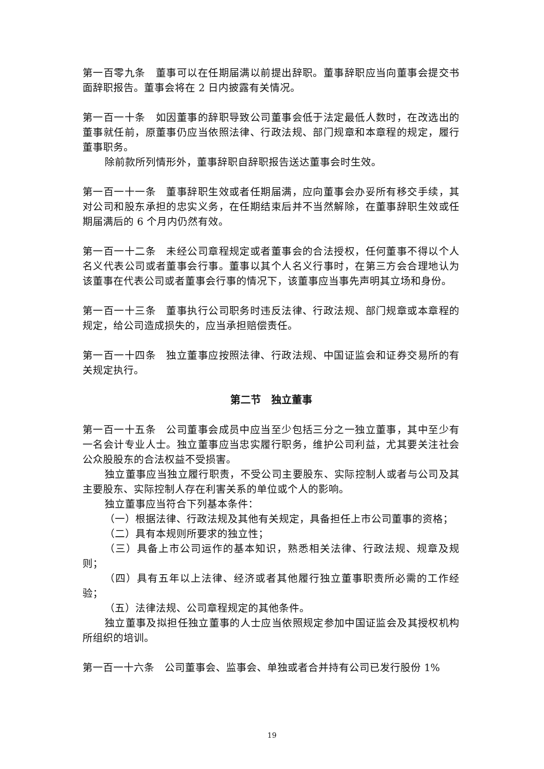第一百零九条　董事可以在任期届满以前提出辞职。董事辞职应当向董事会提交书面辞职报告。董事会将在 2 日内披露有关情况。
第一百一十条　如因董事的辞职导致公司董事会低于法定最低人数时，在改选出的董事就任前，原董事仍应当依照法律、行政法规、部门规章和本章程的规定，履行董事职务。
除前款所列情形外，董事辞职自辞职报告送达董事会时生效。
第一百一十一条　董事辞职生效或者任期届满，应向董事会办妥所有移交手续，其对公司和股东承担的忠实义务，在任期结束后并不当然解除，在董事辞职生效或任期届满后的 6 个月内仍然有效。
第一百一十二条　未经公司章程规定或者董事会的合法授权，任何董事不得以个人名义代表公司或者董事会行事。董事以其个人名义行事时，在第三方会合理地认为该董事在代表公司或者董事会行事的情况下，该董事应当事先声明其立场和身份。
第一百一十三条　董事执行公司职务时违反法律、行政法规、部门规章或本章程的规定，给公司造成损失的，应当承担赔偿责任。
第一百一十四条　独立董事应按照法律、行政法规、中国证监会和证券交易所的有关规定执行。
第二节　独立董事
第一百一十五条　公司董事会成员中应当至少包括三分之一独立董事，其中至少有一名会计专业人士。独立董事应当忠实履行职务，维护公司利益，尤其要关注社会公众股股东的合法权益不受损害。
独立董事应当独立履行职责，不受公司主要股东、实际控制人或者与公司及其主要股东、实际控制人存在利害关系的单位或个人的影响。
独立董事应当符合下列基本条件：
（一）根据法律、行政法规及其他有关规定，具备担任上市公司董事的资格；
（二）具有本规则所要求的独立性；
（三）具备上市公司运作的基本知识，熟悉相关法律、行政法规、规章及规则；
（四）具有五年以上法律、经济或者其他履行独立董事职责所必需的工作经验；
（五）法律法规、公司章程规定的其他条件。
独立董事及拟担任独立董事的人士应当依照规定参加中国证监会及其授权机构所组织的培训。
第一百一十六条　公司董事会、监事会、单独或者合并持有公司已发行股份 1%
19